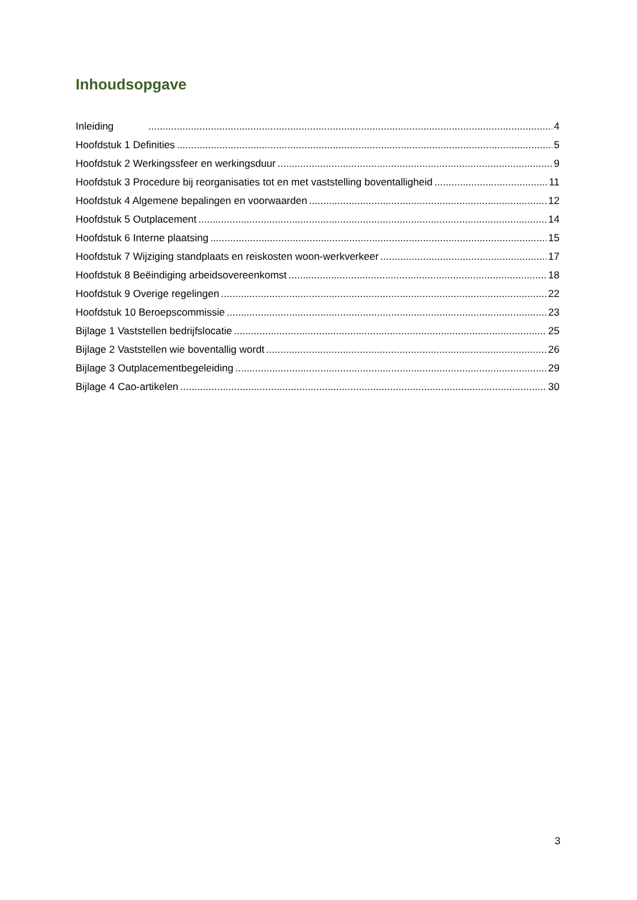Inhoudsopgave
Inleiding 4
Hoofdstuk 1 Definities 5
Hoofdstuk 2 Werkingssfeer en werkingsduur 9
Hoofdstuk 3 Procedure bij reorganisaties tot en met vaststelling boventalligheid 11
Hoofdstuk 4 Algemene bepalingen en voorwaarden 12
Hoofdstuk 5 Outplacement 14
Hoofdstuk 6 Interne plaatsing 15
Hoofdstuk 7 Wijziging standplaats en reiskosten woon-werkverkeer 17
Hoofdstuk 8 Beëindiging arbeidsovereenkomst 18
Hoofdstuk 9 Overige regelingen 22
Hoofdstuk 10 Beroepscommissie 23
Bijlage 1 Vaststellen bedrijfslocatie 25
Bijlage 2 Vaststellen wie boventallig wordt 26
Bijlage 3 Outplacementbegeleiding 29
Bijlage 4 Cao-artikelen 30
3